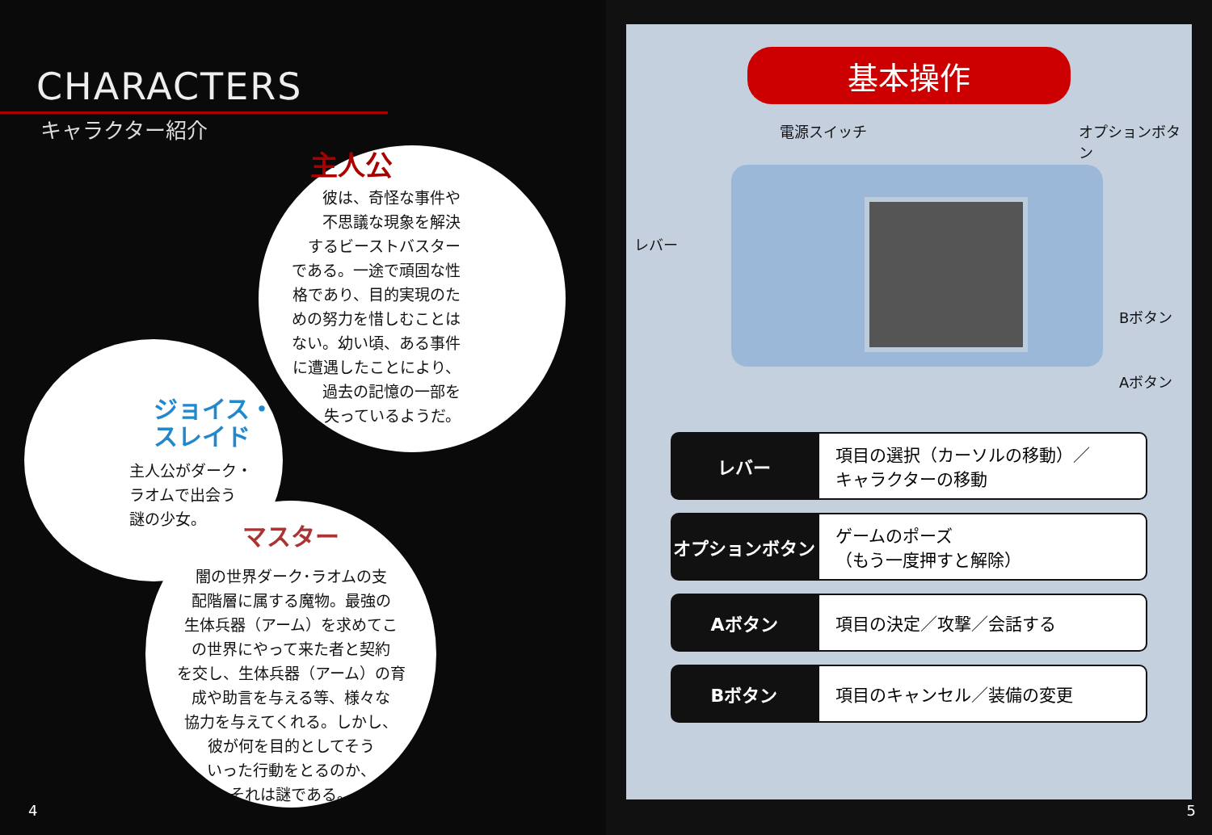CHARACTERS
キャラクター紹介
主人公
彼は、奇怪な事件や
不思議な現象を解決
するビーストバスター
である。一途で頑固な性
格であり、目的実現のた
めの努力を惜しむことは
ない。幼い頃、ある事件
に遭遇したことにより、
過去の記憶の一部を
失っているようだ。
ジョイス・
スレイド
主人公がダーク・
ラオムで出会う
謎の少女。
マスター
闇の世界ダーク･ラオムの支
配階層に属する魔物。最強の
生体兵器（アーム）を求めてこ
の世界にやって来た者と契約
を交し、生体兵器（アーム）の育
成や助言を与える等、様々な
協力を与えてくれる。しかし、
彼が何を目的としてそう
いった行動をとるのか、
それは謎である。
4
基本操作
電源スイッチ オプションボタン
レバー
Bボタン
Aボタン
| レバー | 項目の選択（カーソルの移動）／ キャラクターの移動 |
| オプションボタン | ゲームのポーズ （もう一度押すと解除） |
| Aボタン | 項目の決定／攻撃／会話する |
| Bボタン | 項目のキャンセル／装備の変更 |
5